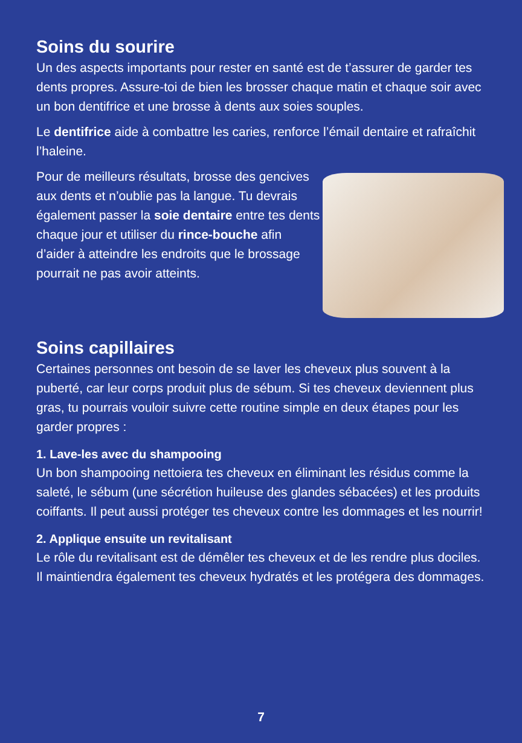Soins du sourire
Un des aspects importants pour rester en santé est de t’assurer de garder tes dents propres. Assure-toi de bien les brosser chaque matin et chaque soir avec un bon dentifrice et une brosse à dents aux soies souples.
Le dentifrice aide à combattre les caries, renforce l’émail dentaire et rafraîchit l’haleine.
Pour de meilleurs résultats, brosse des gencives aux dents et n’oublie pas la langue. Tu devrais également passer la soie dentaire entre tes dents chaque jour et utiliser du rince-bouche afin d’aider à atteindre les endroits que le brossage pourrait ne pas avoir atteints.
Soins capillaires
Certaines personnes ont besoin de se laver les cheveux plus souvent à la puberté, car leur corps produit plus de sébum. Si tes cheveux deviennent plus gras, tu pourrais vouloir suivre cette routine simple en deux étapes pour les garder propres :
1. Lave-les avec du shampooing
Un bon shampooing nettoiera tes cheveux en éliminant les résidus comme la saleté, le sébum (une sécrétion huileuse des glandes sébacées) et les produits coiffants. Il peut aussi protéger tes cheveux contre les dommages et les nourrir!
2. Applique ensuite un revitalisant
Le rôle du revitalisant est de démêler tes cheveux et de les rendre plus dociles. Il maintiendra également tes cheveux hydratés et les protégera des dommages.
7